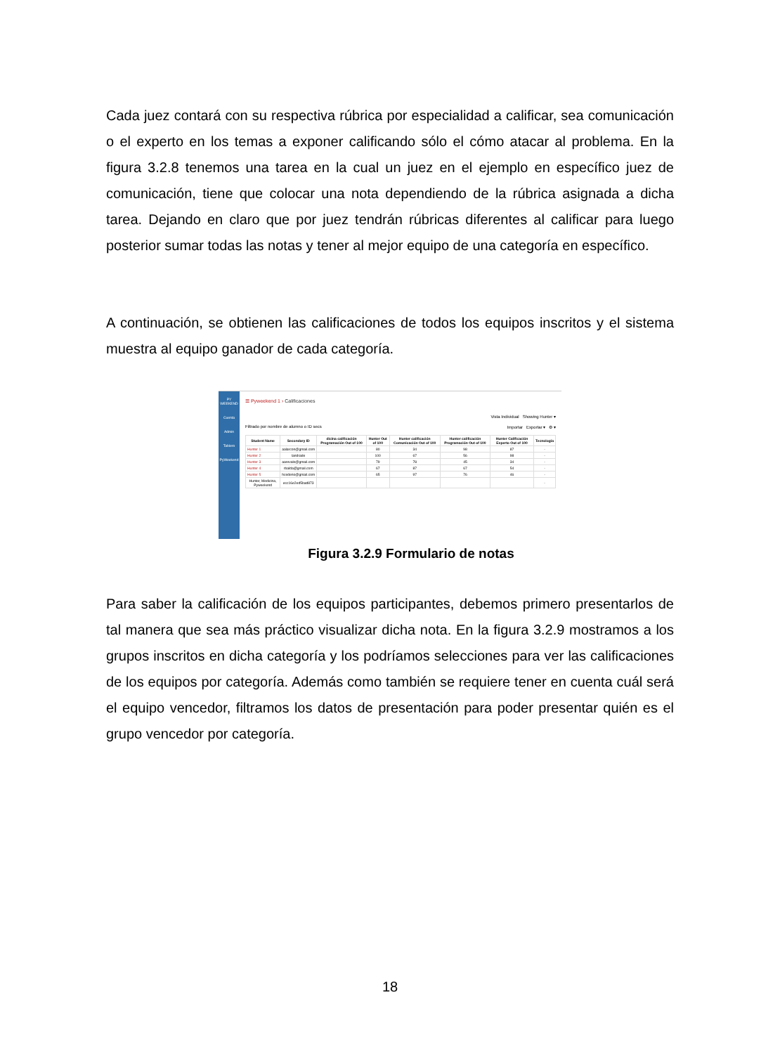Cada juez contará con su respectiva rúbrica por especialidad a calificar, sea comunicación o el experto en los temas a exponer calificando sólo el cómo atacar al problema. En la figura 3.2.8 tenemos una tarea en la cual un juez en el ejemplo en específico juez de comunicación, tiene que colocar una nota dependiendo de la rúbrica asignada a dicha tarea. Dejando en claro que por juez tendrán rúbricas diferentes al calificar para luego posterior sumar todas las notas y tener al mejor equipo de una categoría en específico.
A continuación, se obtienen las calificaciones de todos los equipos inscritos y el sistema muestra al equipo ganador de cada categoría.
PY WEEKEND
Cuenta
Admin
Tablero
PyWeekend
☰ Pyweekend 1 › Calificaciones
Vista Individual Showing Hunter ▾
Filtrado por nombre de alumno o ID secs Importar Exportar ▾ ⚙ ▾
| Student Name | Secondary ID | dicina calificación Programación Out of 100 | Hunter Out of 100 | Hunter calificación Comunicación Out of 100 | Hunter calificación Programación Out of 100 | Hunter Calificación Experto Out of 100 | Tecnologia |
| --- | --- | --- | --- | --- | --- | --- | --- |
| Hunter 1 | aalarcon@gmail.com | | 80 | 34 | 98 | 87 | - |
| Hunter 2 | landrade | | 100 | 67 | 56 | 98 | - |
| Hunter 3 | aarevalo@gmail.com | | 79 | 78 | 45 | 34 | - |
| Hunter 4 | rbalda@gmail.com | | 67 | 87 | 67 | 54 | - |
| Hunter 5 | hcedeno@gmail.com | | 65 | 97 | 76 | 46 | - |
| Hunter, Medicina, Pyweekend | ecc16e2ed5bad873 | | | | | | - |
Figura 3.2.9 Formulario de notas
Para saber la calificación de los equipos participantes, debemos primero presentarlos de tal manera que sea más práctico visualizar dicha nota. En la figura 3.2.9 mostramos a los grupos inscritos en dicha categoría y los podríamos selecciones para ver las calificaciones de los equipos por categoría. Además como también se requiere tener en cuenta cuál será el equipo vencedor, filtramos los datos de presentación para poder presentar quién es el grupo vencedor por categoría.
18